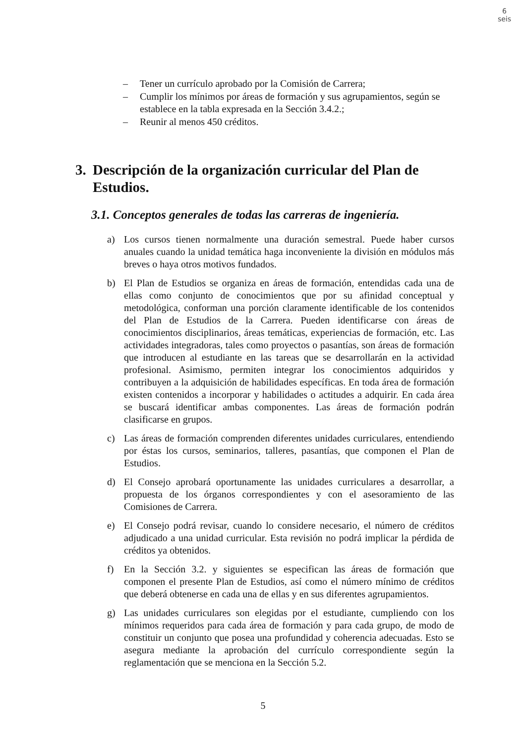6
seis
– Tener un currículo aprobado por la Comisión de Carrera;
– Cumplir los mínimos por áreas de formación y sus agrupamientos, según se establece en la tabla expresada en la Sección 3.4.2.;
– Reunir al menos 450 créditos.
3. Descripción de la organización curricular del Plan de Estudios.
3.1. Conceptos generales de todas las carreras de ingeniería.
a) Los cursos tienen normalmente una duración semestral. Puede haber cursos anuales cuando la unidad temática haga inconveniente la división en módulos más breves o haya otros motivos fundados.
b) El Plan de Estudios se organiza en áreas de formación, entendidas cada una de ellas como conjunto de conocimientos que por su afinidad conceptual y metodológica, conforman una porción claramente identificable de los contenidos del Plan de Estudios de la Carrera. Pueden identificarse con áreas de conocimientos disciplinarios, áreas temáticas, experiencias de formación, etc. Las actividades integradoras, tales como proyectos o pasantías, son áreas de formación que introducen al estudiante en las tareas que se desarrollarán en la actividad profesional. Asimismo, permiten integrar los conocimientos adquiridos y contribuyen a la adquisición de habilidades específicas. En toda área de formación existen contenidos a incorporar y habilidades o actitudes a adquirir. En cada área se buscará identificar ambas componentes. Las áreas de formación podrán clasificarse en grupos.
c) Las áreas de formación comprenden diferentes unidades curriculares, entendiendo por éstas los cursos, seminarios, talleres, pasantías, que componen el Plan de Estudios.
d) El Consejo aprobará oportunamente las unidades curriculares a desarrollar, a propuesta de los órganos correspondientes y con el asesoramiento de las Comisiones de Carrera.
e) El Consejo podrá revisar, cuando lo considere necesario, el número de créditos adjudicado a una unidad curricular. Esta revisión no podrá implicar la pérdida de créditos ya obtenidos.
f) En la Sección 3.2. y siguientes se especifican las áreas de formación que componen el presente Plan de Estudios, así como el número mínimo de créditos que deberá obtenerse en cada una de ellas y en sus diferentes agrupamientos.
g) Las unidades curriculares son elegidas por el estudiante, cumpliendo con los mínimos requeridos para cada área de formación y para cada grupo, de modo de constituir un conjunto que posea una profundidad y coherencia adecuadas. Esto se asegura mediante la aprobación del currículo correspondiente según la reglamentación que se menciona en la Sección 5.2.
5